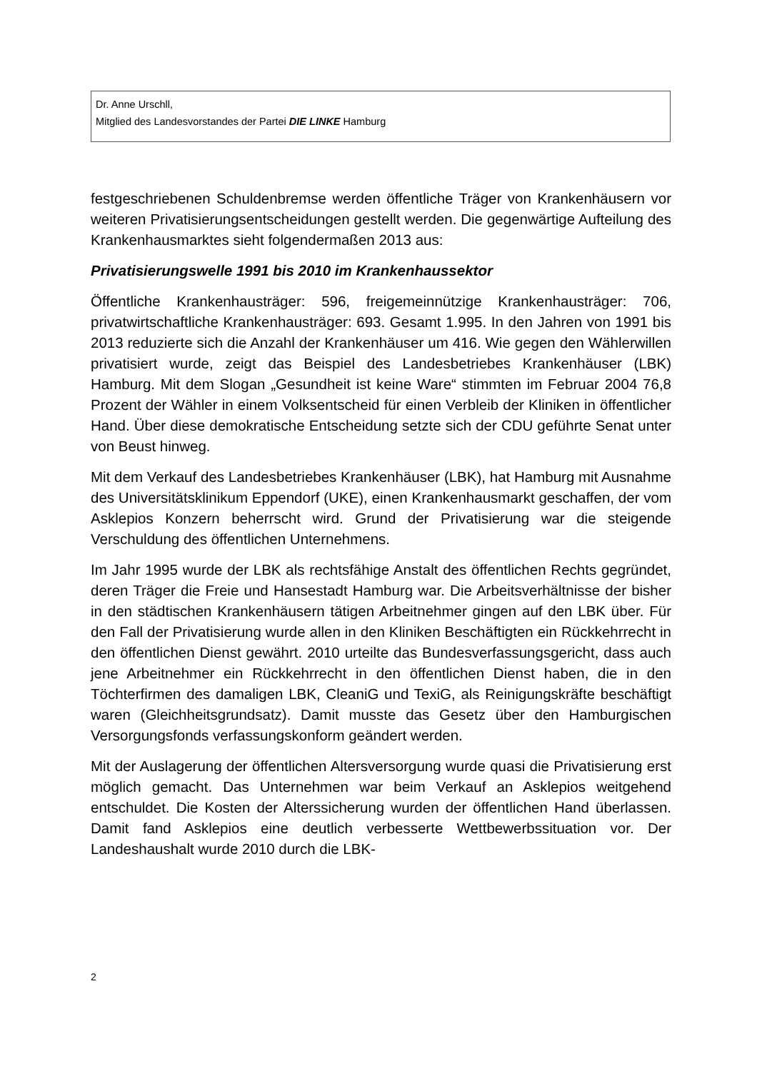Dr. Anne Urschll,
Mitglied des Landesvorstandes der Partei DIE LINKE Hamburg
festgeschriebenen Schuldenbremse werden öffentliche Träger von Krankenhäusern vor weiteren Privatisierungsentscheidungen gestellt werden. Die gegenwärtige Aufteilung des Krankenhausmarktes sieht folgendermaßen 2013 aus:
Privatisierungswelle 1991 bis 2010 im Krankenhaussektor
Öffentliche Krankenhausträger: 596, freigemeinnützige Krankenhausträger: 706, privatwirtschaftliche Krankenhausträger: 693. Gesamt 1.995. In den Jahren von 1991 bis 2013 reduzierte sich die Anzahl der Krankenhäuser um 416. Wie gegen den Wählerwillen privatisiert wurde, zeigt das Beispiel des Landesbetriebes Krankenhäuser (LBK) Hamburg. Mit dem Slogan „Gesundheit ist keine Ware“ stimmten im Februar 2004 76,8 Prozent der Wähler in einem Volksentscheid für einen Verbleib der Kliniken in öffentlicher Hand. Über diese demokratische Entscheidung setzte sich der CDU geführte Senat unter von Beust hinweg.
Mit dem Verkauf des Landesbetriebes Krankenhäuser (LBK), hat Hamburg mit Ausnahme des Universitätsklinikum Eppendorf (UKE), einen Krankenhausmarkt geschaffen, der vom Asklepios Konzern beherrscht wird. Grund der Privatisierung war die steigende Verschuldung des öffentlichen Unternehmens.
Im Jahr 1995 wurde der LBK als rechtsfähige Anstalt des öffentlichen Rechts gegründet, deren Träger die Freie und Hansestadt Hamburg war. Die Arbeitsverhältnisse der bisher in den städtischen Krankenhäusern tätigen Arbeitnehmer gingen auf den LBK über. Für den Fall der Privatisierung wurde allen in den Kliniken Beschäftigten ein Rückkehrrecht in den öffentlichen Dienst gewährt. 2010 urteilte das Bundesverfassungsgericht, dass auch jene Arbeitnehmer ein Rückkehrrecht in den öffentlichen Dienst haben, die in den Töchterfirmen des damaligen LBK, CleaniG und TexiG, als Reinigungskräfte beschäftigt waren (Gleichheitsgrundsatz). Damit musste das Gesetz über den Hamburgischen Versorgungsfonds verfassungskonform geändert werden.
Mit der Auslagerung der öffentlichen Altersversorgung wurde quasi die Privatisierung erst möglich gemacht. Das Unternehmen war beim Verkauf an Asklepios weitgehend entschuldet. Die Kosten der Alterssicherung wurden der öffentlichen Hand überlassen. Damit fand Asklepios eine deutlich verbesserte Wettbewerbssituation vor. Der Landeshaushalt wurde 2010 durch die LBK-
2